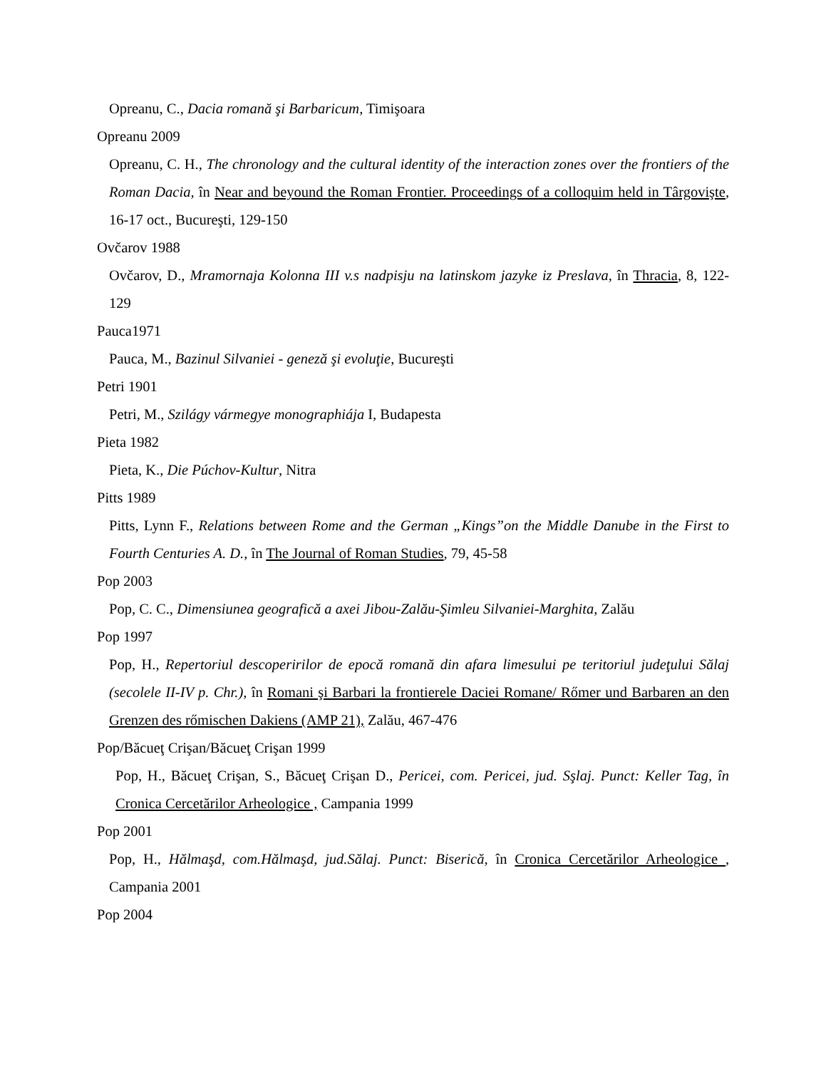Opreanu, C., Dacia romană şi Barbaricum, Timişoara
Opreanu 2009
Opreanu, C. H., The chronology and the cultural identity of the interaction zones over the frontiers of the Roman Dacia, în Near and beyound the Roman Frontier. Proceedings of a colloquim held in Târgovişte, 16-17 oct., Bucureşti, 129-150
Ovčarov 1988
Ovčarov, D., Mramornaja Kolonna III v.s nadpisju na latinskom jazyke iz Preslava, în Thracia, 8, 122-129
Pauca1971
Pauca, M., Bazinul Silvaniei - geneză şi evoluţie, Bucureşti
Petri 1901
Petri, M., Szilágy vármegye monographiája I, Budapesta
Pieta 1982
Pieta, K., Die Púchov-Kultur, Nitra
Pitts 1989
Pitts, Lynn F., Relations between Rome and the German „Kings”on the Middle Danube in the First to Fourth Centuries A. D., în The Journal of Roman Studies, 79, 45-58
Pop 2003
Pop, C. C., Dimensiunea geografică a axei Jibou-Zalău-Şimleu Silvaniei-Marghita, Zalău
Pop 1997
Pop, H., Repertoriul descoperirilor de epocă romană din afara limesului pe teritoriul judeţului Sălaj (secolele II-IV p. Chr.), în Romani şi Barbari la frontierele Daciei Romane/ Rőmer und Barbaren an den Grenzen des rőmischen Dakiens (AMP 21), Zalău, 467-476
Pop/Băcueţ Crişan/Băcueţ Crişan 1999
Pop, H., Băcueţ Crişan, S., Băcueţ Crişan D., Pericei, com. Pericei, jud. Sşlaj. Punct: Keller Tag, în Cronica Cercetărilor Arheologice , Campania 1999
Pop 2001
Pop, H., Hălmaşd, com.Hălmaşd, jud.Sălaj. Punct: Biserică, în Cronica Cercetărilor Arheologice , Campania 2001
Pop 2004